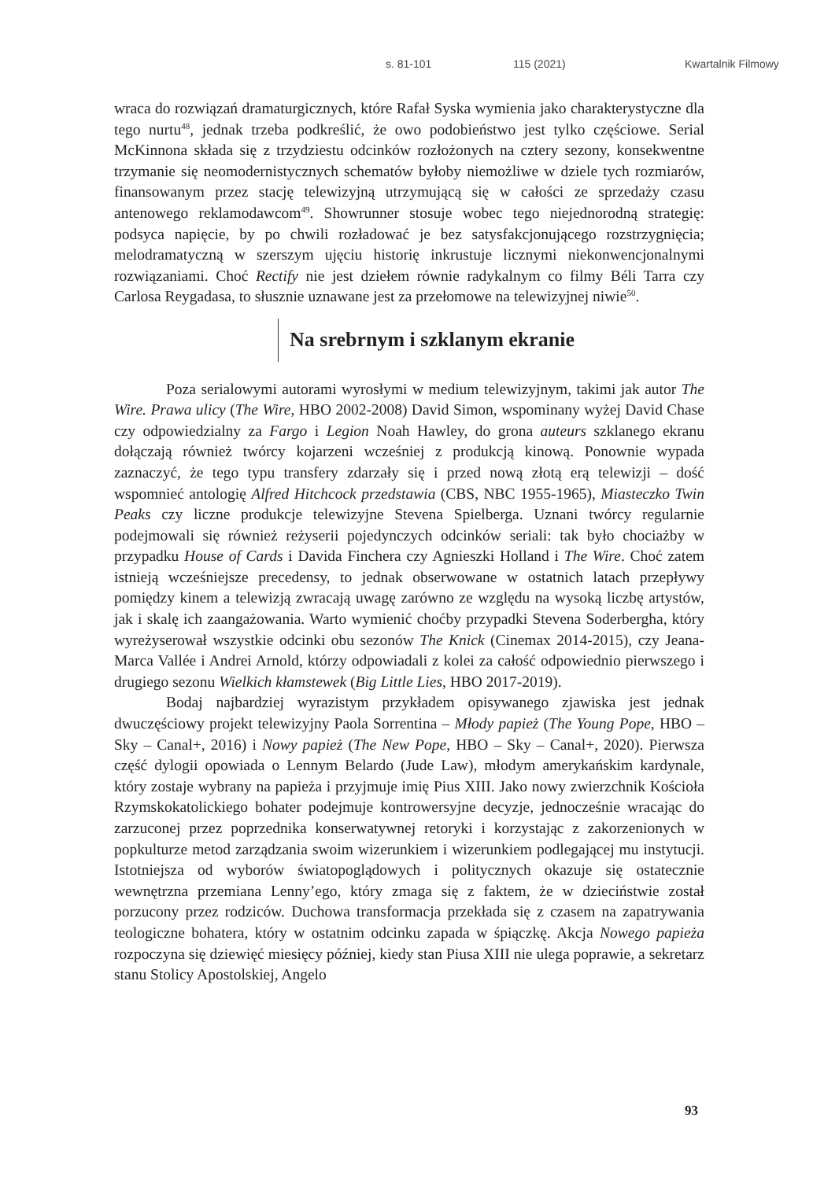s. 81-101 115 (2021) Kwartalnik Filmowy
wraca do rozwiązań dramaturgicznych, które Rafał Syska wymienia jako charakterystyczne dla tego nurtu<sup>48</sup>, jednak trzeba podkreślić, że owo podobieństwo jest tylko częściowe. Serial McKinnona składa się z trzydziestu odcinków rozłożonych na cztery sezony, konsekwentne trzymanie się neomodernistycznych schematów byłoby niemożliwe w dziele tych rozmiarów, finansowanym przez stację telewizyjną utrzymującą się w całości ze sprzedaży czasu antenowego reklamodawcom<sup>49</sup>. Showrunner stosuje wobec tego niejednorodną strategię: podsyca napięcie, by po chwili rozładować je bez satysfakcjonującego rozstrzygnięcia; melodramatyczną w szerszym ujęciu historię inkrustuje licznymi niekonwencjonalnymi rozwiązaniami. Choć Rectify nie jest dziełem równie radykalnym co filmy Béli Tarra czy Carlosa Reygadasa, to słusznie uznawane jest za przełomowe na telewizyjnej niwie<sup>50</sup>.
Na srebrnym i szklanym ekranie
Poza serialowymi autorami wyrosłymi w medium telewizyjnym, takimi jak autor The Wire. Prawa ulicy (The Wire, HBO 2002-2008) David Simon, wspominany wyżej David Chase czy odpowiedzialny za Fargo i Legion Noah Hawley, do grona auteurs szklanego ekranu dołączają również twórcy kojarzeni wcześniej z produkcją kinową. Ponownie wypada zaznaczyć, że tego typu transfery zdarzały się i przed nową złotą erą telewizji – dość wspomnieć antologię Alfred Hitchcock przedstawia (CBS, NBC 1955-1965), Miasteczko Twin Peaks czy liczne produkcje telewizyjne Stevena Spielberga. Uznani twórcy regularnie podejmowali się również reżyserii pojedynczych odcinków seriali: tak było chociażby w przypadku House of Cards i Davida Finchera czy Agnieszki Holland i The Wire. Choć zatem istnieją wcześniejsze precedensy, to jednak obserwowane w ostatnich latach przepływy pomiędzy kinem a telewizją zwracają uwagę zarówno ze względu na wysoką liczbę artystów, jak i skalę ich zaangażowania. Warto wymienić choćby przypadki Stevena Soderbergha, który wyreżyserował wszystkie odcinki obu sezonów The Knick (Cinemax 2014-2015), czy Jeana-Marca Vallée i Andrei Arnold, którzy odpowiadali z kolei za całość odpowiednio pierwszego i drugiego sezonu Wielkich kłamstewek (Big Little Lies, HBO 2017-2019).
Bodaj najbardziej wyrazistym przykładem opisywanego zjawiska jest jednak dwuczęściowy projekt telewizyjny Paola Sorrentina – Młody papież (The Young Pope, HBO – Sky – Canal+, 2016) i Nowy papież (The New Pope, HBO – Sky – Canal+, 2020). Pierwsza część dylogii opowiada o Lennym Belardo (Jude Law), młodym amerykańskim kardynale, który zostaje wybrany na papieża i przyjmuje imię Pius XIII. Jako nowy zwierzchnik Kościoła Rzymskokatolickiego bohater podejmuje kontrowersyjne decyzje, jednocześnie wracając do zarzuconej przez poprzednika konserwatywnej retoryki i korzystając z zakorzenionych w popkulturze metod zarządzania swoim wizerunkiem i wizerunkiem podlegającej mu instytucji. Istotniejsza od wyborów światopoglądowych i politycznych okazuje się ostatecznie wewnętrzna przemiana Lenny’ego, który zmaga się z faktem, że w dzieciństwie został porzucony przez rodziców. Duchowa transformacja przekłada się z czasem na zapatrywania teologiczne bohatera, który w ostatnim odcinku zapada w śpiączkę. Akcja Nowego papieża rozpoczyna się dziewięć miesięcy później, kiedy stan Piusa XIII nie ulega poprawie, a sekretarz stanu Stolicy Apostolskiej, Angelo
93